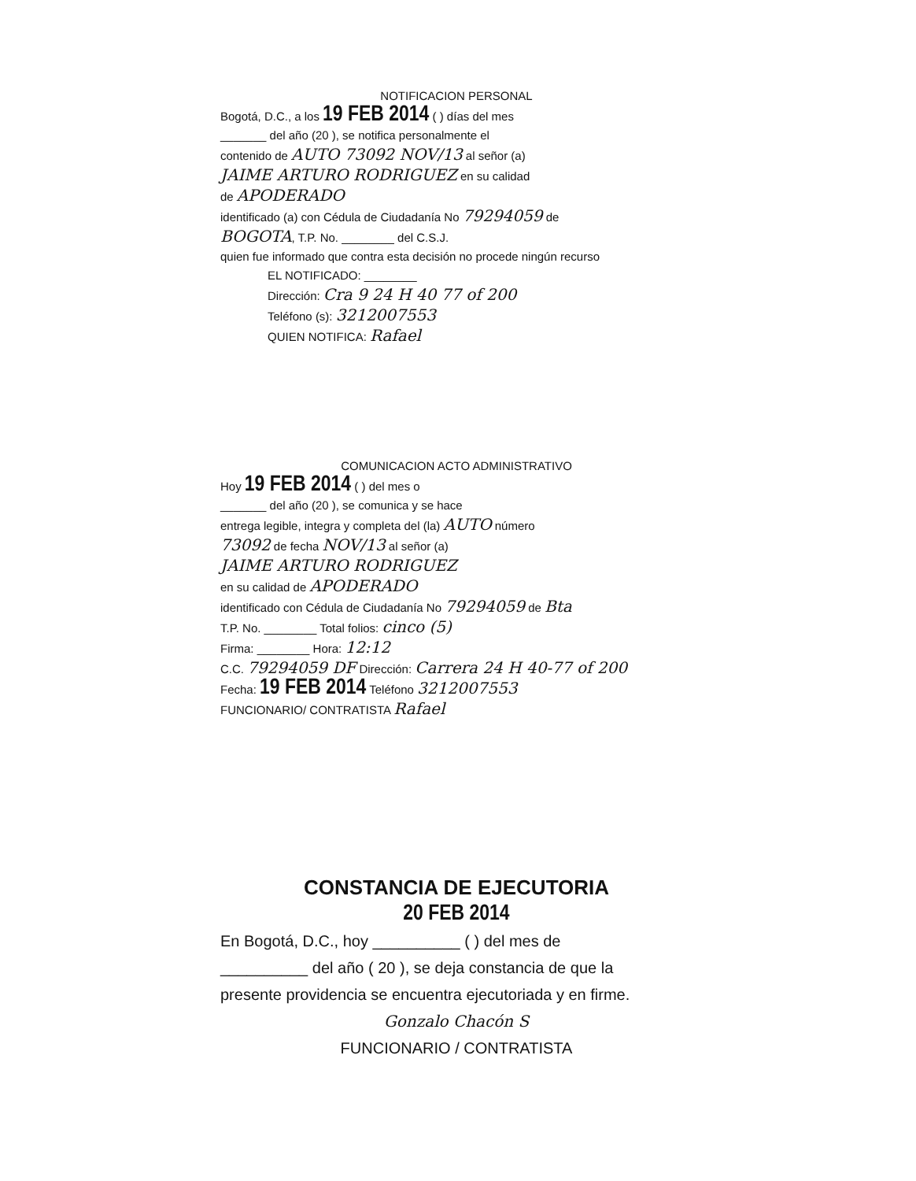NOTIFICACION PERSONAL
Bogotá, D.C., a los 19 FEB 2014 ( ) días del mes
_______ del año (20 ), se notifica personalmente el
contenido de AUTO 73092 NOV/13 al señor (a)
JAIME ARTURO RODRIGUEZ en su calidad
de APODERADO
identificado (a) con Cédula de Ciudadanía No 79294059 de
BOGOTA, T.P. No. ________ del C.S.J.
quien fue informado que contra esta decisión no procede ningún recurso
EL NOTIFICADO: ________
Dirección: Cra 9 24 H 40 77 of 200
Teléfono (s): 3212007553
QUIEN NOTIFICA: Rafael
COMUNICACION ACTO ADMINISTRATIVO
Hoy 19 FEB 2014 ( ) del mes o
_______ del año (20 ), se comunica y se hace
entrega legible, integra y completa del (la) AUTO número
73092 de fecha NOV/13 al señor (a)
JAIME ARTURO RODRIGUEZ
en su calidad de APODERADO
identificado con Cédula de Ciudadanía No 79294059 de Bta
T.P. No. ________ Total folios: cinco (5)
Firma: ________ Hora: 12:12
C.C. 79294059 DF Dirección: Carrera 24 H 40-77 of 200
Fecha: 19 FEB 2014 Teléfono 3212007553
FUNCIONARIO/ CONTRATISTA Rafael
CONSTANCIA DE EJECUTORIA
20 FEB 2014
En Bogotá, D.C., hoy __________ ( ) del mes de
__________ del año ( 20 ), se deja constancia de que la
presente providencia se encuentra ejecutoriada y en firme.
Gonzalo Chacón S
FUNCIONARIO / CONTRATISTA